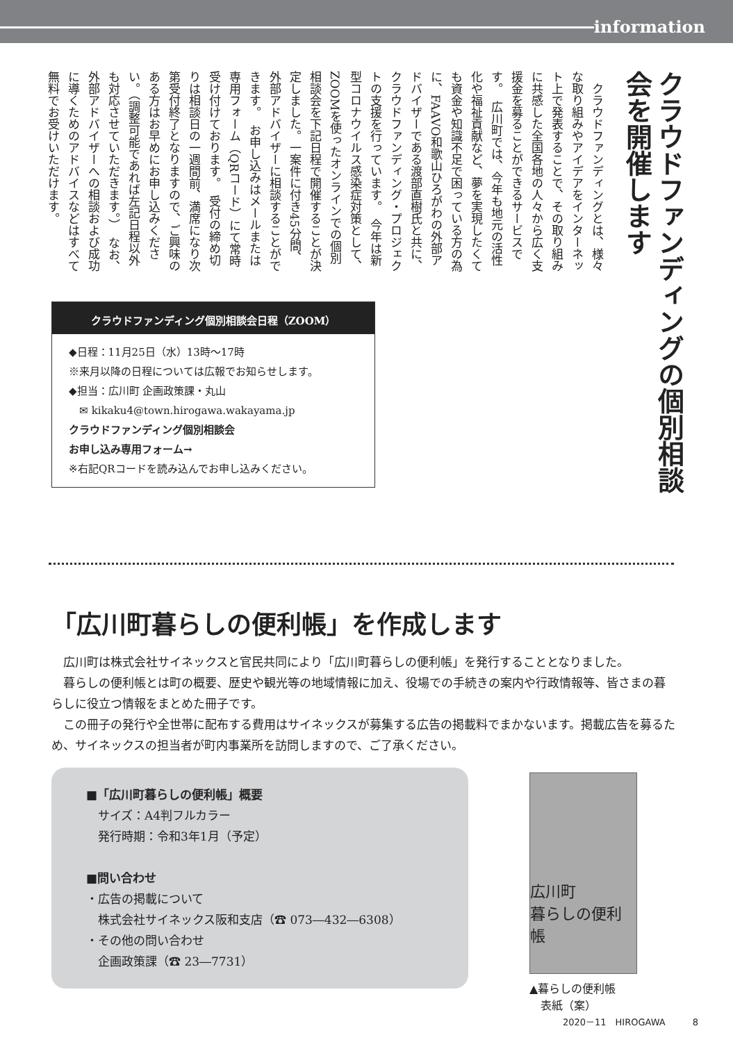information
クラウドファンディングの個別相談会を開催します
　クラウドファンディングとは、様々な取り組みやアイデアをインターネット上で発表することで、その取り組みに共感した全国各地の人々から広く支援金を募ることができるサービスです。　広川町では、今年も地元の活性化や福祉貢献など、夢を実現したくても資金や知識不足で困っている方の為に、FAAVO和歌山ひろがわの外部アドバイザーである渡部直樹氏と共に、クラウドファンディング・プロジェクトの支援を行っています。　今年は新型コロナウイルス感染症対策として、ZOOMを使ったオンラインでの個別相談会を下記日程で開催することが決定しました。一案件に付き45分間、外部アドバイザーに相談することができます。　お申し込みはメールまたは専用フォーム（QRコード）にて常時受け付けております。　受付の締め切りは相談日の一週間前、満席になり次第受付終了となりますので、ご興味のある方はお早めにお申し込みください。（調整可能であれば左記日程以外も対応させていただきます。）　なお、外部アドバイザーへの相談および成功に導くためのアドバイスなどはすべて無料でお受けいただけます。
クラウドファンディング個別相談会日程（ZOOM）
◆日程：11月25日（水）13時～17時
※来月以降の日程については広報でお知らせします。
◆担当：広川町 企画政策課・丸山
　✉ kikaku4@town.hirogawa.wakayama.jp
クラウドファンディング個別相談会
お申し込み専用フォーム→
※右記QRコードを読み込んでお申し込みください。
「広川町暮らしの便利帳」を作成します
広川町は株式会社サイネックスと官民共同により「広川町暮らしの便利帳」を発行することとなりました。
暮らしの便利帳とは町の概要、歴史や観光等の地域情報に加え、役場での手続きの案内や行政情報等、皆さまの暮らしに役立つ情報をまとめた冊子です。
この冊子の発行や全世帯に配布する費用はサイネックスが募集する広告の掲載料でまかないます。掲載広告を募るため、サイネックスの担当者が町内事業所を訪問しますので、ご了承ください。
■「広川町暮らしの便利帳」概要
　サイズ：A4判フルカラー
　発行時期：令和3年1月（予定）
■問い合わせ
・広告の掲載について
　株式会社サイネックス阪和支店（☎ 073―432―6308）
・その他の問い合わせ
　企画政策課（☎ 23―7731）
広川町
暮らしの便利帳
▲暮らしの便利帳
　表紙（案）
2020－11　HIROGAWA　　　8